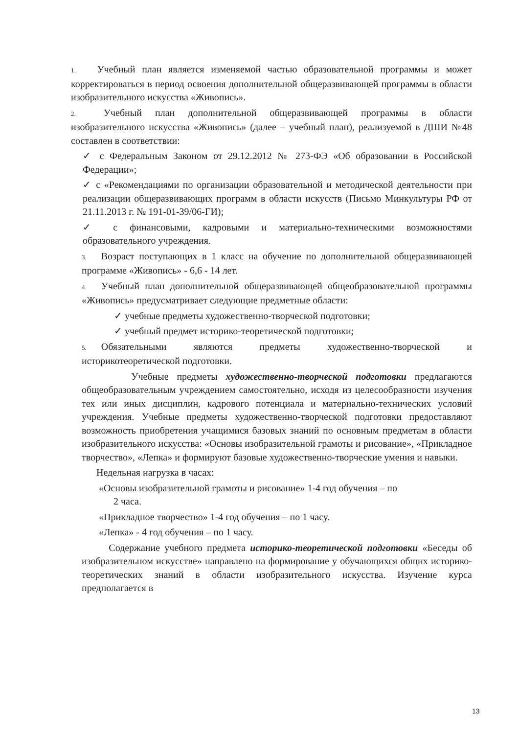1. Учебный план является изменяемой частью образовательной программы и может корректироваться в период освоения дополнительной общеразвивающей программы в области изобразительного искусства «Живопись».
2. Учебный план дополнительной общеразвивающей программы в области изобразительного искусства «Живопись» (далее – учебный план), реализуемой в ДШИ №48 составлен в соответствии:
✓ с Федеральным Законом от 29.12.2012 № 273-ФЭ «Об образовании в Российской Федерации»;
✓ с «Рекомендациями по организации образовательной и методической деятельности при реализации общеразвивающих программ в области искусств (Письмо Минкультуры РФ от 21.11.2013 г. № 191-01-39/06-ГИ);
✓ с финансовыми, кадровыми и материально-техническими возможностями образовательного учреждения.
3. Возраст поступающих в 1 класс на обучение по дополнительной общеразвивающей программе «Живопись» - 6,6 - 14 лет.
4. Учебный план дополнительной общеразвивающей общеобразовательной программы «Живопись» предусматривает следующие предметные области:
✓ учебные предметы художественно-творческой подготовки;
✓ учебный предмет историко-теоретической подготовки;
5. Обязательными являются предметы художественно-творческой и историкотеоретической подготовки.
Учебные предметы художественно-творческой подготовки предлагаются общеобразовательным учреждением самостоятельно, исходя из целесообразности изучения тех или иных дисциплин, кадрового потенциала и материально-технических условий учреждения. Учебные предметы художественно-творческой подготовки предоставляют возможность приобретения учащимися базовых знаний по основным предметам в области изобразительного искусства: «Основы изобразительной грамоты и рисование», «Прикладное творчество», «Лепка» и формируют базовые художественно-творческие умения и навыки.
Недельная нагрузка в часах:
«Основы изобразительной грамоты и рисование» 1-4 год обучения – по
2 часа.
«Прикладное творчество» 1-4 год обучения – по 1 часу.
«Лепка» - 4 год обучения – по 1 часу.
Содержание учебного предмета историко-теоретической подготовки «Беседы об изобразительном искусстве» направлено на формирование у обучающихся общих историко-теоретических знаний в области изобразительного искусства. Изучение курса предполагается в
13